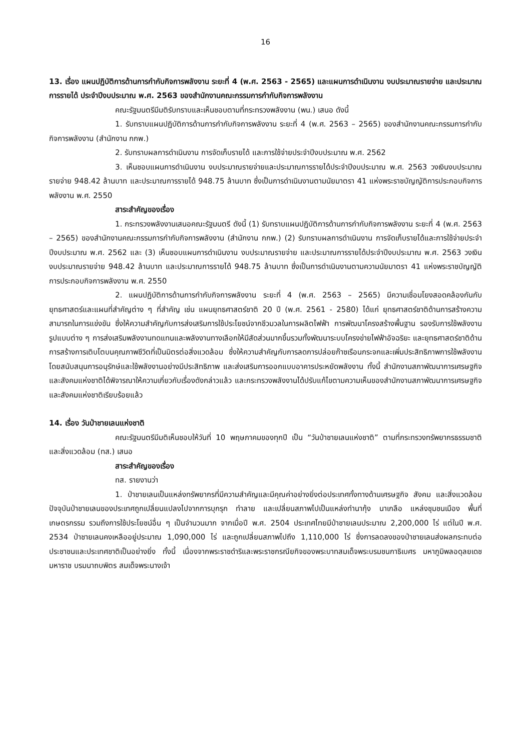16
13. เรื่อง แผนปฏิบัติการด้านการกำกับกิจการพลังงาน ระยะที่ 4 (พ.ศ. 2563 - 2565) และแผนการดำเนินงาน งบประมาณรายจ่าย และประมาณการรายได้ ประจำปีงบประมาณ พ.ศ. 2563 ของสำนักงานคณะกรรมการกำกับกิจการพลังงาน
คณะรัฐมนตรีมีมติรับทราบและเห็นชอบตามที่กระทรวงพลังงาน (พน.) เสนอ ดังนี้
1. รับทราบแผนปฏิบัติการด้านการกำกับกิจการพลังงาน ระยะที่ 4 (พ.ศ. 2563 – 2565) ของสำนักงานคณะกรรมการกำกับกิจการพลังงาน (สำนักงาน กกพ.)
2. รับทราบผลการดำเนินงาน การจัดเก็บรายได้ และการใช้จ่ายประจำปีงบประมาณ พ.ศ. 2562
3. เห็นชอบแผนการดำเนินงาน งบประมาณรายจ่ายและประมาณการรายได้ประจำปีงบประมาณ พ.ศ. 2563 วงเงินงบประมาณรายจ่าย 948.42 ล้านบาท และประมาณการรายได้ 948.75 ล้านบาท ซึ่งเป็นการดำเนินงานตามนัยมาตรา 41 แห่งพระราชบัญญัติการประกอบกิจการพลังงาน พ.ศ. 2550
สาระสำคัญของเรื่อง
1. กระทรวงพลังงานเสนอคณะรัฐมนตรี ดังนี้ (1) รับทราบแผนปฏิบัติการด้านการกำกับกิจการพลังงาน ระยะที่ 4 (พ.ศ. 2563 – 2565) ของสำนักงานคณะกรรมการกำกับกิจการพลังงาน (สำนักงาน กกพ.) (2) รับทราบผลการดำเนินงาน การจัดเก็บรายได้และการใช้จ่ายประจำปีงบประมาณ พ.ศ. 2562 และ (3) เห็นชอบแผนการดำเนินงาน งบประมาณรายจ่าย และประมาณการรายได้ประจำปีงบประมาณ พ.ศ. 2563 วงเงินงบประมาณรายจ่าย 948.42 ล้านบาท และประมาณการรายได้ 948.75 ล้านบาท ซึ่งเป็นการดำเนินงานตามความนัยมาตรา 41 แห่งพระราชบัญญัติการประกอบกิจการพลังงาน พ.ศ. 2550
2. แผนปฏิบัติการด้านการกำกับกิจการพลังงาน ระยะที่ 4 (พ.ศ. 2563 – 2565) มีความเชื่อมโยงสอดคล้องกันกับยุทธศาสตร์และแผนที่สำคัญต่าง ๆ ที่สำคัญ เช่น แผนยุทธศาสตร์ชาติ 20 ปี (พ.ศ. 2561 - 2580) ได้แก่ ยุทธศาสตร์ชาติด้านการสร้างความสามารถในการแข่งขัน ซึ่งให้ความสำคัญกับการส่งเสริมการใช้ประโยชน์จากชีวมวลในการผลิตไฟฟ้า การพัฒนาโครงสร้างพื้นฐาน รองรับการใช้พลังงานรูปแบบต่าง ๆ การส่งเสริมพลังงานทดแทนและพลังงานทางเลือกให้มีสัดส่วนมากขึ้นรวมทั้งพัฒนาระบบโครงข่ายไฟฟ้าอัจฉริยะ และยุทธศาสตร์ชาติด้านการสร้างการเติบโตบนคุณภาพชีวิตที่เป็นมิตรต่อสิ่งแวดล้อม ซึ่งให้ความสำคัญกับการลดการปล่อยก๊าซเรือนกระจกและเพิ่มประสิทธิภาพการใช้พลังงานโดยสนับสนุนการอนุรักษ์และใช้พลังงานอย่างมีประสิทธิภาพ และส่งเสริมการออกแบบอาคารประหยัดพลังงาน ทั้งนี้ สำนักงานสภาพัฒนาการเศรษฐกิจและสังคมแห่งชาติได้พิจารณาให้ความเกี่ยวกับเรื่องดังกล่าวแล้ว และกระทรวงพลังงานได้ปรับแก้ไขตามความเห็นของสำนักงานสภาพัฒนาการเศรษฐกิจและสังคมแห่งชาติเรียบร้อยแล้ว
14. เรื่อง วันป่าชายเลนแห่งชาติ
คณะรัฐมนตรีมีมติเห็นชอบให้วันที่ 10 พฤษภาคมของทุกปี เป็น “วันป่าชายเลนแห่งชาติ” ตามที่กระทรวงทรัพยากรธรรมชาติและสิ่งแวดล้อม (ทส.) เสนอ
สาระสำคัญของเรื่อง
ทส. รายงานว่า
1. ป่าชายเลนเป็นแหล่งทรัพยากรที่มีความสำคัญและมีคุณค่าอย่างยิ่งต่อประเทศทั้งทางด้านเศรษฐกิจ สังคม และสิ่งแวดล้อม ปัจจุบันป่าชายเลนของประเทศถูกเปลี่ยนแปลงไปจากการบุกรุก ทำลาย และเปลี่ยนสภาพไปเป็นแหล่งทำนากุ้ง นาเกลือ แหล่งชุมชนเมือง พื้นที่เกษตรกรรม รวมถึงการใช้ประโยชน์อื่น ๆ เป็นจำนวนมาก จากเมื่อปี พ.ศ. 2504 ประเทศไทยมีป่าชายเลนประมาณ 2,200,000 ไร่ แต่ในปี พ.ศ. 2534 ป่าชายเลนคงเหลืออยู่ประมาณ 1,090,000 ไร่ และถูกเปลี่ยนสภาพไปถึง 1,110,000 ไร่ ซึ่งการลดลงของป่าชายเลนส่งผลกระทบต่อประชาชนและประเทศชาติเป็นอย่างยิ่ง ทั้งนี้ เนื่องจากพระราชดำริและพระราชกรณียกิจของพระบาทสมเด็จพระบรมชนกาธิเบศร มหาภูมิพลอดุลยเดชมหาราช บรมนาถบพิตร สมเด็จพระนางเจ้า